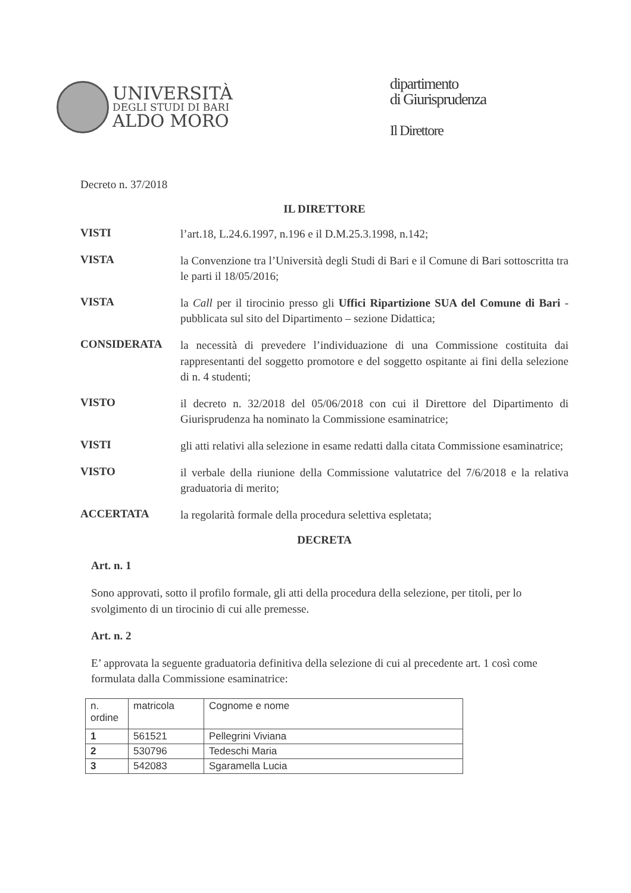UNIVERSITÀ
DEGLI STUDI DI BARI
ALDO MORO
dipartimento
di Giurisprudenza
Il Direttore
Decreto n. 37/2018
IL DIRETTORE
VISTI
l’art.18, L.24.6.1997, n.196 e il D.M.25.3.1998, n.142;
VISTA
la Convenzione tra l’Università degli Studi di Bari e il Comune di Bari sottoscritta tra le parti il 18/05/2016;
VISTA
la Call per il tirocinio presso gli Uffici Ripartizione SUA del Comune di Bari - pubblicata sul sito del Dipartimento – sezione Didattica;
CONSIDERATA
la necessità di prevedere l’individuazione di una Commissione costituita dai rappresentanti del soggetto promotore e del soggetto ospitante ai fini della selezione di n. 4 studenti;
VISTO
il decreto n. 32/2018 del 05/06/2018 con cui il Direttore del Dipartimento di Giurisprudenza ha nominato la Commissione esaminatrice;
VISTI
gli atti relativi alla selezione in esame redatti dalla citata Commissione esaminatrice;
VISTO
il verbale della riunione della Commissione valutatrice del 7/6/2018 e la relativa graduatoria di merito;
ACCERTATA
la regolarità formale della procedura selettiva espletata;
DECRETA
Art. n. 1
Sono approvati, sotto il profilo formale, gli atti della procedura della selezione, per titoli, per lo svolgimento di un tirocinio di cui alle premesse.
Art. n. 2
E’ approvata la seguente graduatoria definitiva della selezione di cui al precedente art. 1 così come formulata dalla Commissione esaminatrice:
| n. ordine | matricola | Cognome e nome |
| 1 | 561521 | Pellegrini Viviana |
| 2 | 530796 | Tedeschi Maria |
| 3 | 542083 | Sgaramella Lucia |